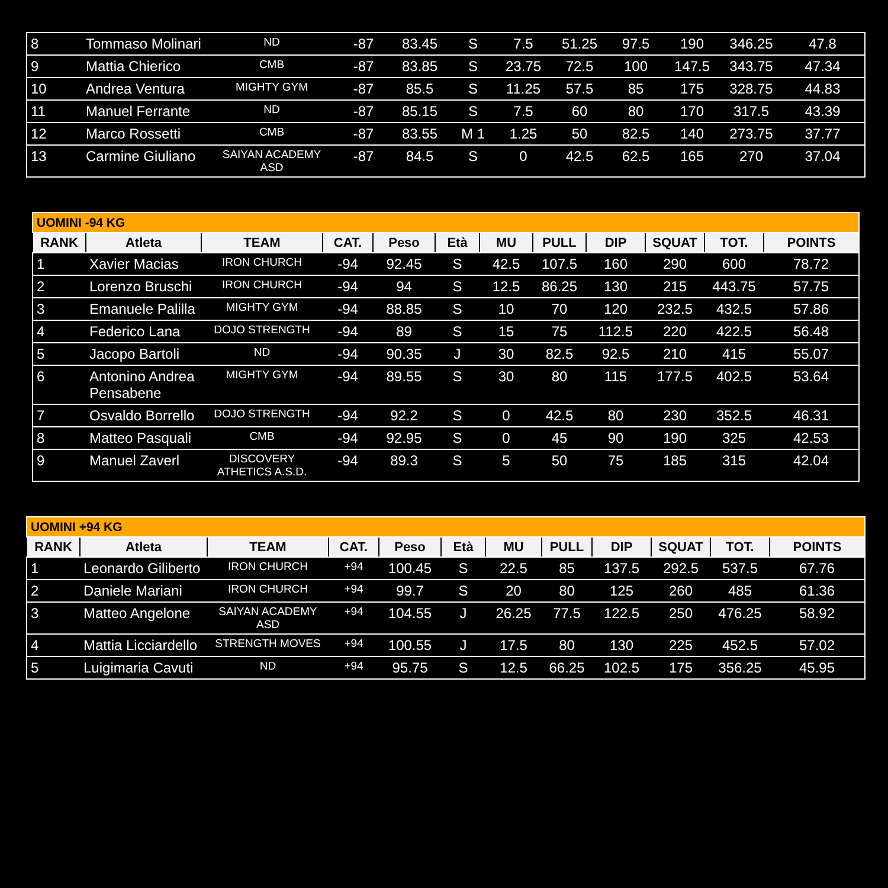| 8 | Tommaso Molinari | ND | -87 | 83.45 | S | 7.5 | 51.25 | 97.5 | 190 | 346.25 | 47.8 |
| 9 | Mattia Chierico | CMB | -87 | 83.85 | S | 23.75 | 72.5 | 100 | 147.5 | 343.75 | 47.34 |
| 10 | Andrea Ventura | MIGHTY GYM | -87 | 85.5 | S | 11.25 | 57.5 | 85 | 175 | 328.75 | 44.83 |
| 11 | Manuel Ferrante | ND | -87 | 85.15 | S | 7.5 | 60 | 80 | 170 | 317.5 | 43.39 |
| 12 | Marco Rossetti | CMB | -87 | 83.55 | M 1 | 1.25 | 50 | 82.5 | 140 | 273.75 | 37.77 |
| 13 | Carmine Giuliano | SAIYAN ACADEMY ASD | -87 | 84.5 | S | 0 | 42.5 | 62.5 | 165 | 270 | 37.04 |
| UOMINI -94 KG | | | | | | | | | | | |
| RANK | Atleta | TEAM | CAT. | Peso | Età | MU | PULL | DIP | SQUAT | TOT. | POINTS |
| 1 | Xavier Macias | IRON CHURCH | -94 | 92.45 | S | 42.5 | 107.5 | 160 | 290 | 600 | 78.72 |
| 2 | Lorenzo Bruschi | IRON CHURCH | -94 | 94 | S | 12.5 | 86.25 | 130 | 215 | 443.75 | 57.75 |
| 3 | Emanuele Palilla | MIGHTY GYM | -94 | 88.85 | S | 10 | 70 | 120 | 232.5 | 432.5 | 57.86 |
| 4 | Federico Lana | DOJO STRENGTH | -94 | 89 | S | 15 | 75 | 112.5 | 220 | 422.5 | 56.48 |
| 5 | Jacopo Bartoli | ND | -94 | 90.35 | J | 30 | 82.5 | 92.5 | 210 | 415 | 55.07 |
| 6 | Antonino Andrea Pensabene | MIGHTY GYM | -94 | 89.55 | S | 30 | 80 | 115 | 177.5 | 402.5 | 53.64 |
| 7 | Osvaldo Borrello | DOJO STRENGTH | -94 | 92.2 | S | 0 | 42.5 | 80 | 230 | 352.5 | 46.31 |
| 8 | Matteo Pasquali | CMB | -94 | 92.95 | S | 0 | 45 | 90 | 190 | 325 | 42.53 |
| 9 | Manuel Zaverl | DISCOVERY ATHETICS A.S.D. | -94 | 89.3 | S | 5 | 50 | 75 | 185 | 315 | 42.04 |
| UOMINI +94 KG | | | | | | | | | | | |
| RANK | Atleta | TEAM | CAT. | Peso | Età | MU | PULL | DIP | SQUAT | TOT. | POINTS |
| 1 | Leonardo Giliberto | IRON CHURCH | +94 | 100.45 | S | 22.5 | 85 | 137.5 | 292.5 | 537.5 | 67.76 |
| 2 | Daniele Mariani | IRON CHURCH | +94 | 99.7 | S | 20 | 80 | 125 | 260 | 485 | 61.36 |
| 3 | Matteo Angelone | SAIYAN ACADEMY ASD | +94 | 104.55 | J | 26.25 | 77.5 | 122.5 | 250 | 476.25 | 58.92 |
| 4 | Mattia Licciardello | STRENGTH MOVES | +94 | 100.55 | J | 17.5 | 80 | 130 | 225 | 452.5 | 57.02 |
| 5 | Luigimaria Cavuti | ND | +94 | 95.75 | S | 12.5 | 66.25 | 102.5 | 175 | 356.25 | 45.95 |